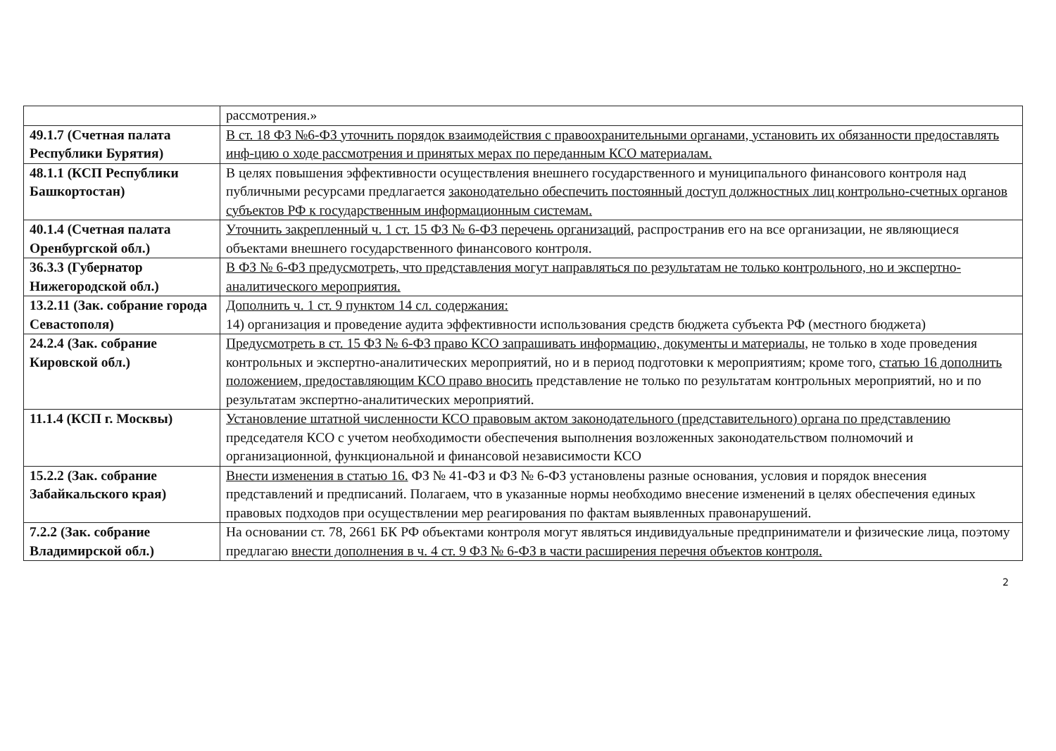| | рассмотрения.» |
| 49.1.7 (Счетная палата Республики Бурятия) | В ст. 18 ФЗ №6-ФЗ уточнить порядок взаимодействия с правоохранительными органами, установить их обязанности предоставлять инф-цию о ходе рассмотрения и принятых мерах по переданным КСО материалам. |
| 48.1.1 (КСП Республики Башкортостан) | В целях повышения эффективности осуществления внешнего государственного и муниципального финансового контроля над публичными ресурсами предлагается законодательно обеспечить постоянный доступ должностных лиц контрольно-счетных органов субъектов РФ к государственным информационным системам. |
| 40.1.4 (Счетная палата Оренбургской обл.) | Уточнить закрепленный ч. 1 ст. 15 ФЗ № 6-ФЗ перечень организаций , распространив его на все организации, не являющиеся объектами внешнего государственного финансового контроля. |
| 36.3.3 (Губернатор Нижегородской обл.) | В ФЗ № 6-ФЗ предусмотреть, что представления могут направляться по результатам не только контрольного, но и экспертно-аналитического мероприятия. |
| 13.2.11 (Зак. собрание города Севастополя) | Дополнить ч. 1 ст. 9 пунктом 14 сл. содержания: 14) организация и проведение аудита эффективности использования средств бюджета субъекта РФ (местного бюджета) |
| 24.2.4 (Зак. собрание Кировской обл.) | Предусмотреть в ст. 15 ФЗ № 6-ФЗ право КСО запрашивать информацию, документы и материалы , не только в ходе проведения контрольных и экспертно-аналитических мероприятий, но и в период подготовки к мероприятиям; кроме того, статью 16 дополнить положением, предоставляющим КСО право вносить представление не только по результатам контрольных мероприятий, но и по результатам экспертно-аналитических мероприятий. |
| 11.1.4 (КСП г. Москвы) | Установление штатной численности КСО правовым актом законодательного (представительного) органа по представлению председателя КСО с учетом необходимости обеспечения выполнения возложенных законодательством полномочий и организационной, функциональной и финансовой независимости КСО |
| 15.2.2 (Зак. собрание Забайкальского края) | Внести изменения в статью 16. ФЗ № 41-ФЗ и ФЗ № 6-ФЗ установлены разные основания, условия и порядок внесения представлений и предписаний. Полагаем, что в указанные нормы необходимо внесение изменений в целях обеспечения единых правовых подходов при осуществлении мер реагирования по фактам выявленных правонарушений. |
| 7.2.2 (Зак. собрание Владимирской обл.) | На основании ст. 78, 2661 БК РФ объектами контроля могут являться индивидуальные предприниматели и физические лица, поэтому предлагаю внести дополнения в ч. 4 ст. 9 ФЗ № 6-ФЗ в части расширения перечня объектов контроля. |
2